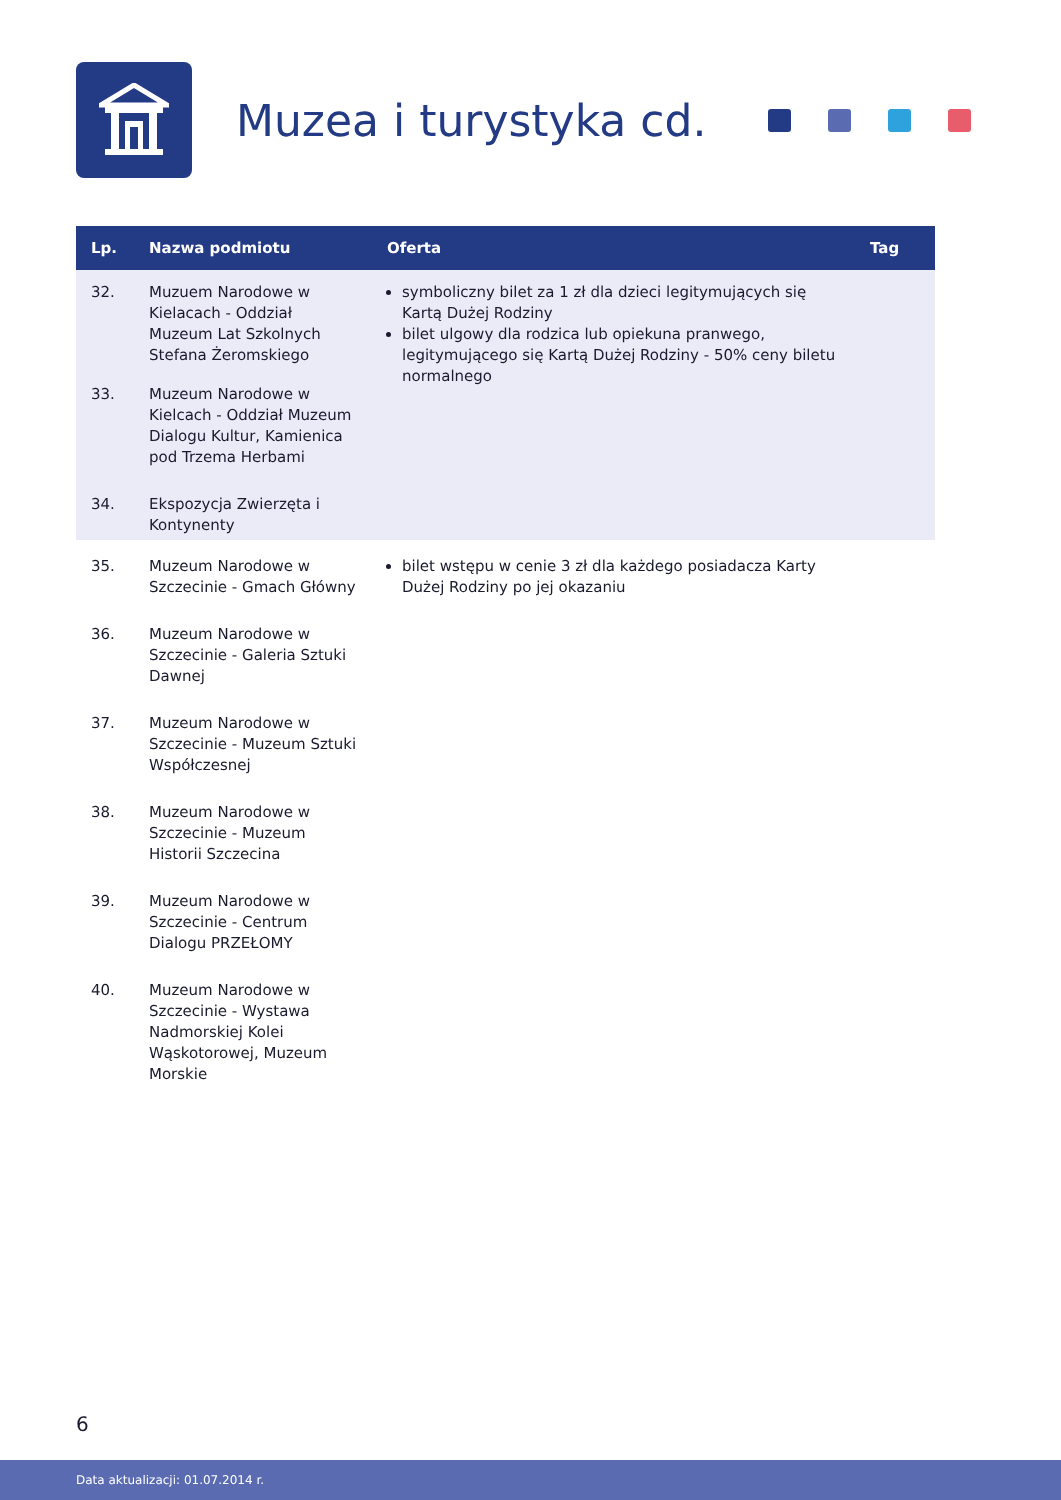Muzea i turystyka cd.
| Lp. | Nazwa podmiotu | Oferta | Tag |
| --- | --- | --- | --- |
| 32. | Muzuem Narodowe w Kielacach - Oddział Muzeum Lat Szkolnych Stefana Żeromskiego | symboliczny bilet za 1 zł dla dzieci legitymujących się Kartą Dużej Rodziny bilet ulgowy dla rodzica lub opiekuna pranwego, legitymującego się Kartą Dużej Rodziny - 50% ceny biletu normalnego | |
| 33. | Muzeum Narodowe w Kielcach - Oddział Muzeum Dialogu Kultur, Kamienica pod Trzema Herbami | | |
| 34. | Ekspozycja Zwierzęta i Kontynenty | | |
| 35. | Muzeum Narodowe w Szczecinie - Gmach Główny | bilet wstępu w cenie 3 zł dla każdego posiadacza Karty Dużej Rodziny po jej okazaniu | |
| 36. | Muzeum Narodowe w Szczecinie - Galeria Sztuki Dawnej | | |
| 37. | Muzeum Narodowe w Szczecinie - Muzeum Sztuki Współczesnej | | |
| 38. | Muzeum Narodowe w Szczecinie - Muzeum Historii Szczecina | | |
| 39. | Muzeum Narodowe w Szczecinie - Centrum Dialogu PRZEŁOMY | | |
| 40. | Muzeum Narodowe w Szczecinie - Wystawa Nadmorskiej Kolei Wąskotorowej, Muzeum Morskie | | |
6
Data aktualizacji: 01.07.2014 r.